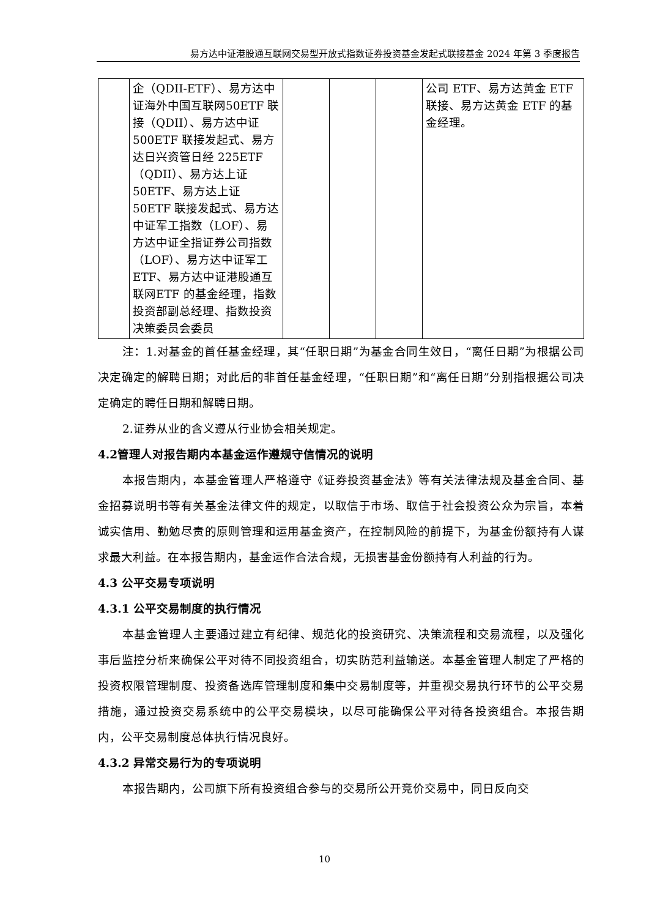易方达中证港股通互联网交易型开放式指数证券投资基金发起式联接基金 2024 年第 3 季度报告
| | 企（QDII-ETF）、易方达中证海外中国互联网50ETF 联接（QDII）、易方达中证 500ETF 联接发起式、易方达日兴资管日经 225ETF（QDII）、易方达上证 50ETF、易方达上证 50ETF 联接发起式、易方达中证军工指数（LOF）、易方达中证全指证券公司指数（LOF）、易方达中证军工 ETF、易方达中证港股通互联网ETF 的基金经理，指数投资部副总经理、指数投资决策委员会委员 | | | | 公司 ETF、易方达黄金 ETF 联接、易方达黄金 ETF 的基金经理。 |
注：1.对基金的首任基金经理，其“任职日期”为基金合同生效日，“离任日期”为根据公司决定确定的解聘日期；对此后的非首任基金经理，“任职日期”和“离任日期”分别指根据公司决定确定的聘任日期和解聘日期。
2.证券从业的含义遵从行业协会相关规定。
4.2管理人对报告期内本基金运作遵规守信情况的说明
本报告期内，本基金管理人严格遵守《证券投资基金法》等有关法律法规及基金合同、基金招募说明书等有关基金法律文件的规定，以取信于市场、取信于社会投资公众为宗旨，本着诚实信用、勤勉尽责的原则管理和运用基金资产，在控制风险的前提下，为基金份额持有人谋求最大利益。在本报告期内，基金运作合法合规，无损害基金份额持有人利益的行为。
4.3 公平交易专项说明
4.3.1 公平交易制度的执行情况
本基金管理人主要通过建立有纪律、规范化的投资研究、决策流程和交易流程，以及强化事后监控分析来确保公平对待不同投资组合，切实防范利益输送。本基金管理人制定了严格的投资权限管理制度、投资备选库管理制度和集中交易制度等，并重视交易执行环节的公平交易措施，通过投资交易系统中的公平交易模块，以尽可能确保公平对待各投资组合。本报告期内，公平交易制度总体执行情况良好。
4.3.2 异常交易行为的专项说明
本报告期内，公司旗下所有投资组合参与的交易所公开竞价交易中，同日反向交
10